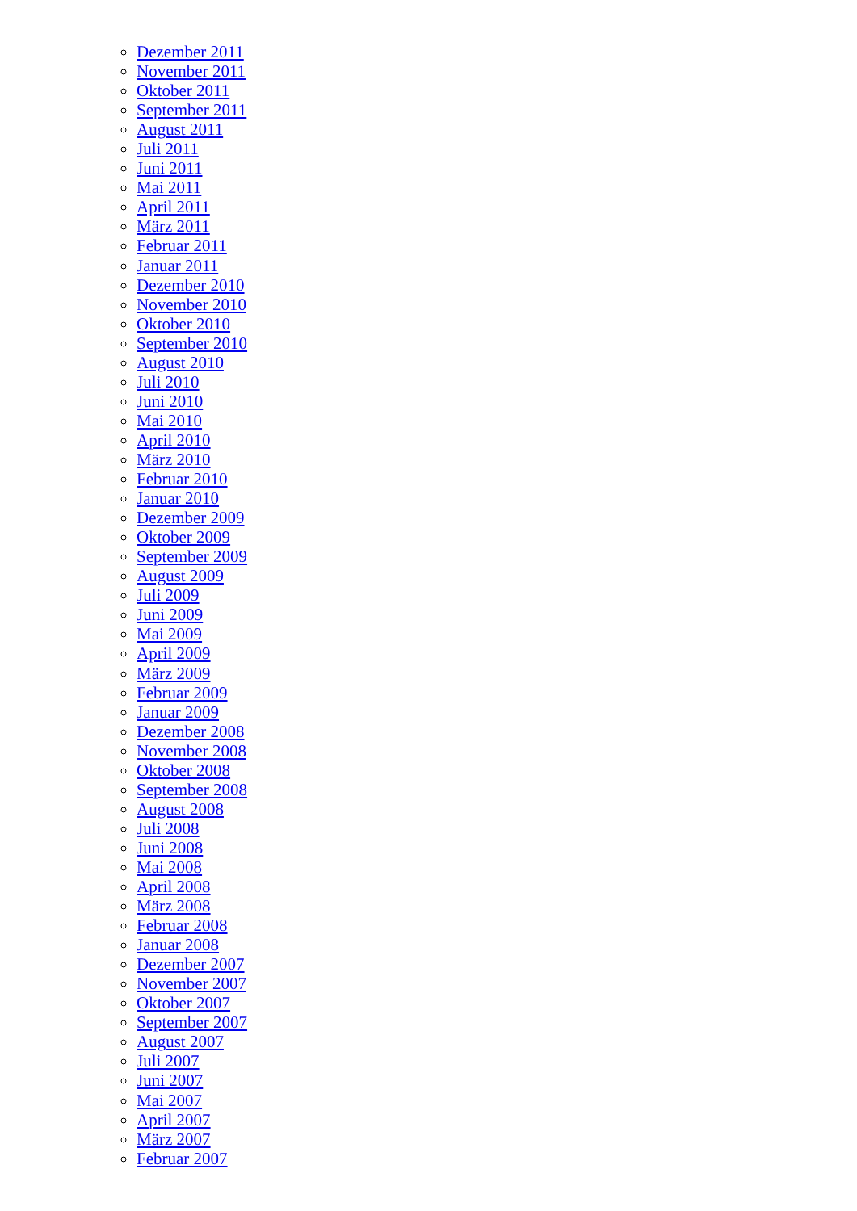Dezember 2011
November 2011
Oktober 2011
September 2011
August 2011
Juli 2011
Juni 2011
Mai 2011
April 2011
März 2011
Februar 2011
Januar 2011
Dezember 2010
November 2010
Oktober 2010
September 2010
August 2010
Juli 2010
Juni 2010
Mai 2010
April 2010
März 2010
Februar 2010
Januar 2010
Dezember 2009
Oktober 2009
September 2009
August 2009
Juli 2009
Juni 2009
Mai 2009
April 2009
März 2009
Februar 2009
Januar 2009
Dezember 2008
November 2008
Oktober 2008
September 2008
August 2008
Juli 2008
Juni 2008
Mai 2008
April 2008
März 2008
Februar 2008
Januar 2008
Dezember 2007
November 2007
Oktober 2007
September 2007
August 2007
Juli 2007
Juni 2007
Mai 2007
April 2007
März 2007
Februar 2007